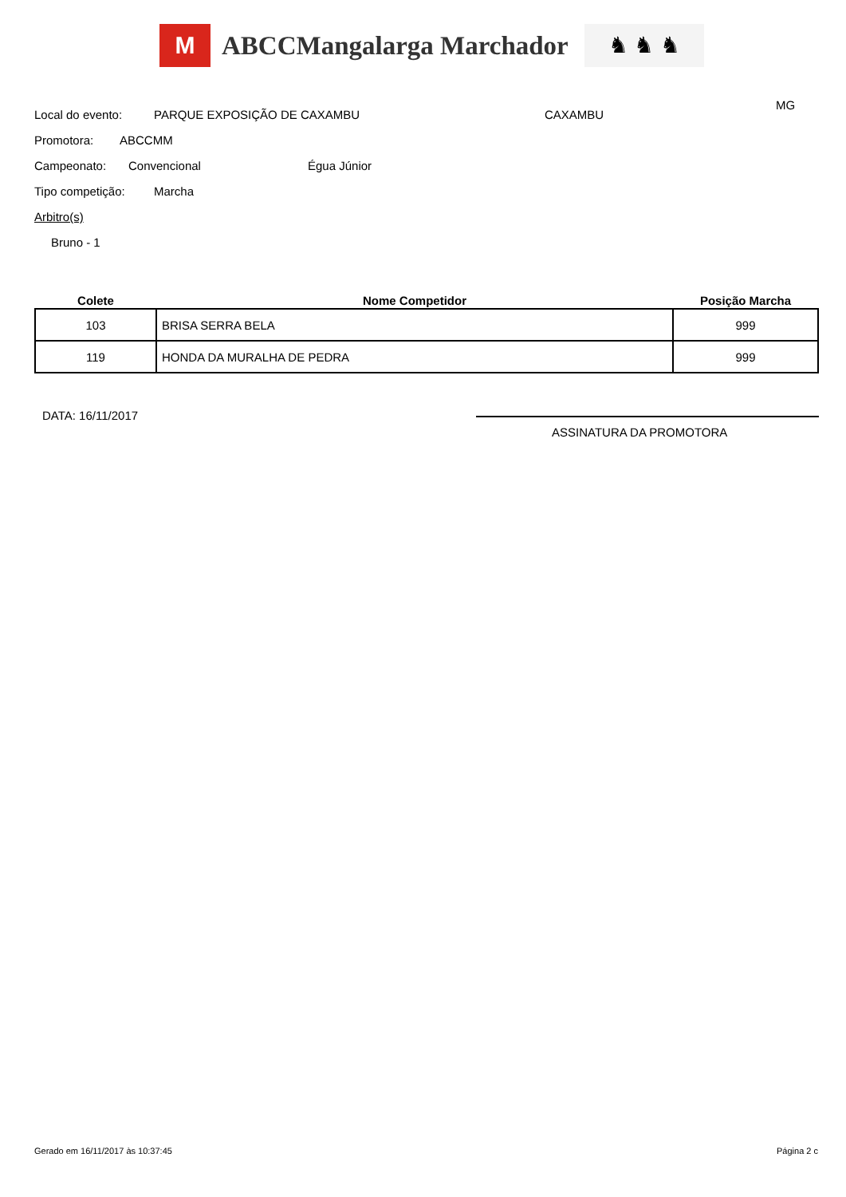M
ABCCMangalarga Marchador
♞ ♞ ♞
Local do evento: PARQUE EXPOSIÇÃO DE CAXAMBU CAXAMBU MG
Promotora: ABCCMM
Campeonato: Convencional Égua Júnior
Tipo competição: Marcha
Arbitro(s)
Bruno - 1
| Colete | Nome Competidor | Posição Marcha |
| --- | --- | --- |
| 103 | BRISA SERRA BELA | 999 |
| 119 | HONDA DA MURALHA DE PEDRA | 999 |
DATA: 16/11/2017
ASSINATURA DA PROMOTORA
Gerado em 16/11/2017 às 10:37:45
Página 2 c